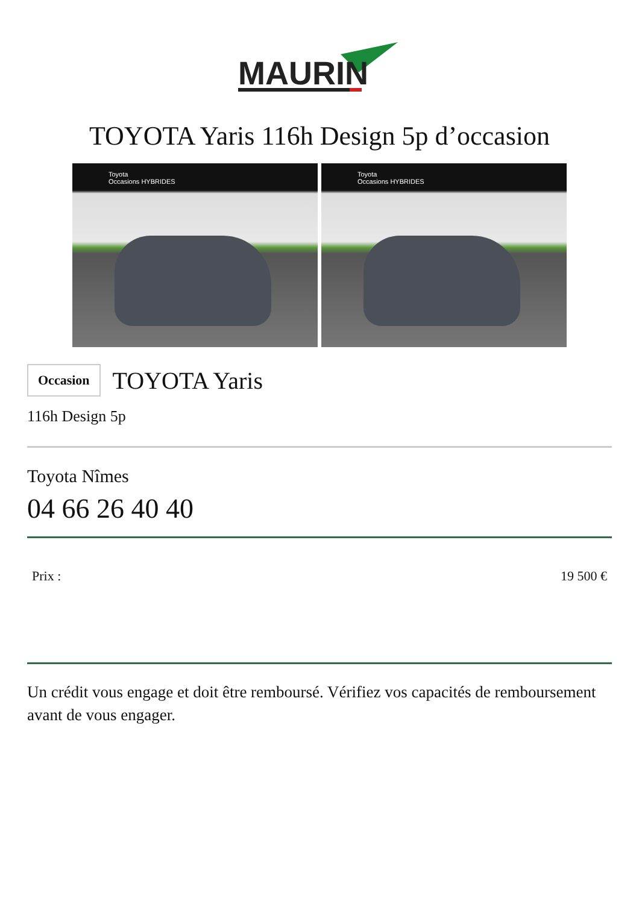MAURIN
TOYOTA Yaris 116h Design 5p d’occasion
Toyota
Occasions HYBRIDES
Toyota
Occasions HYBRIDES
Occasion
TOYOTA Yaris
116h Design 5p
Toyota Nîmes
04 66 26 40 40
Prix : 19 500 €
Un crédit vous engage et doit être remboursé. Vérifiez vos capacités de remboursement avant de vous engager.